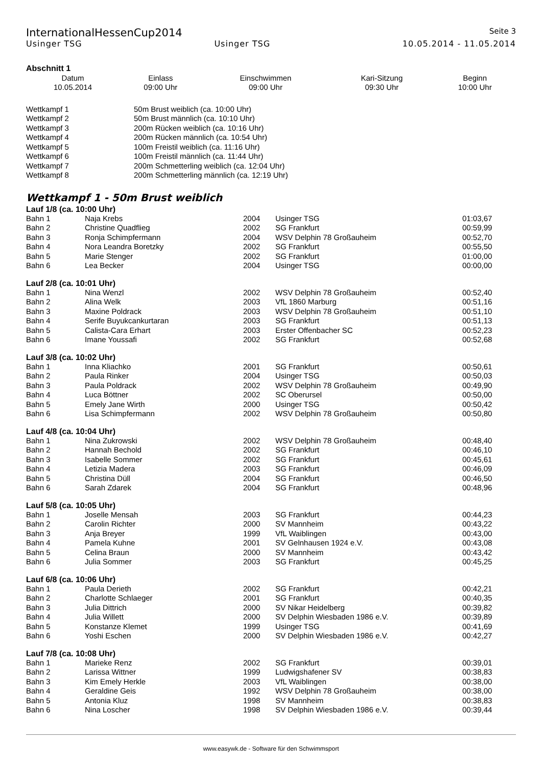InternationalHessenCup2014 Seite 3
Usinger TSG Usinger TSG 10.05.2014 - 11.05.2014
Abschnitt 1
| Datum | Einlass | Einschwimmen | Kari-Sitzung | Beginn |
| --- | --- | --- | --- | --- |
| 10.05.2014 | 09:00 Uhr | 09:00 Uhr | 09:30 Uhr | 10:00 Uhr |
| Wettkampf 1 | 50m Brust weiblich (ca. 10:00 Uhr) |
| Wettkampf 2 | 50m Brust männlich (ca. 10:10 Uhr) |
| Wettkampf 3 | 200m Rücken weiblich (ca. 10:16 Uhr) |
| Wettkampf 4 | 200m Rücken männlich (ca. 10:54 Uhr) |
| Wettkampf 5 | 100m Freistil weiblich (ca. 11:16 Uhr) |
| Wettkampf 6 | 100m Freistil männlich (ca. 11:44 Uhr) |
| Wettkampf 7 | 200m Schmetterling weiblich (ca. 12:04 Uhr) |
| Wettkampf 8 | 200m Schmetterling männlich (ca. 12:19 Uhr) |
Wettkampf 1 - 50m Brust weiblich
Lauf 1/8 (ca. 10:00 Uhr)
| Bahn 1 | Naja Krebs | 2004 | Usinger TSG | 01:03,67 |
| Bahn 2 | Christine Quadflieg | 2002 | SG Frankfurt | 00:59,99 |
| Bahn 3 | Ronja Schimpfermann | 2004 | WSV Delphin 78 Großauheim | 00:52,70 |
| Bahn 4 | Nora Leandra Boretzky | 2002 | SG Frankfurt | 00:55,50 |
| Bahn 5 | Marie Stenger | 2002 | SG Frankfurt | 01:00,00 |
| Bahn 6 | Lea Becker | 2004 | Usinger TSG | 00:00,00 |
Lauf 2/8 (ca. 10:01 Uhr)
| Bahn 1 | Nina Wenzl | 2002 | WSV Delphin 78 Großauheim | 00:52,40 |
| Bahn 2 | Alina Welk | 2003 | VfL 1860 Marburg | 00:51,16 |
| Bahn 3 | Maxine Poldrack | 2003 | WSV Delphin 78 Großauheim | 00:51,10 |
| Bahn 4 | Serife Buyukcankurtaran | 2003 | SG Frankfurt | 00:51,13 |
| Bahn 5 | Calista-Cara Erhart | 2003 | Erster Offenbacher SC | 00:52,23 |
| Bahn 6 | Imane Youssafi | 2002 | SG Frankfurt | 00:52,68 |
Lauf 3/8 (ca. 10:02 Uhr)
| Bahn 1 | Inna Kliachko | 2001 | SG Frankfurt | 00:50,61 |
| Bahn 2 | Paula Rinker | 2004 | Usinger TSG | 00:50,03 |
| Bahn 3 | Paula Poldrack | 2002 | WSV Delphin 78 Großauheim | 00:49,90 |
| Bahn 4 | Luca Böttner | 2002 | SC Oberursel | 00:50,00 |
| Bahn 5 | Emely Jane Wirth | 2000 | Usinger TSG | 00:50,42 |
| Bahn 6 | Lisa Schimpfermann | 2002 | WSV Delphin 78 Großauheim | 00:50,80 |
Lauf 4/8 (ca. 10:04 Uhr)
| Bahn 1 | Nina Zukrowski | 2002 | WSV Delphin 78 Großauheim | 00:48,40 |
| Bahn 2 | Hannah Bechold | 2002 | SG Frankfurt | 00:46,10 |
| Bahn 3 | Isabelle Sommer | 2002 | SG Frankfurt | 00:45,61 |
| Bahn 4 | Letizia Madera | 2003 | SG Frankfurt | 00:46,09 |
| Bahn 5 | Christina Düll | 2004 | SG Frankfurt | 00:46,50 |
| Bahn 6 | Sarah Zdarek | 2004 | SG Frankfurt | 00:48,96 |
Lauf 5/8 (ca. 10:05 Uhr)
| Bahn 1 | Joselle Mensah | 2003 | SG Frankfurt | 00:44,23 |
| Bahn 2 | Carolin Richter | 2000 | SV Mannheim | 00:43,22 |
| Bahn 3 | Anja Breyer | 1999 | VfL Waiblingen | 00:43,00 |
| Bahn 4 | Pamela Kuhne | 2001 | SV Gelnhausen 1924 e.V. | 00:43,08 |
| Bahn 5 | Celina Braun | 2000 | SV Mannheim | 00:43,42 |
| Bahn 6 | Julia Sommer | 2003 | SG Frankfurt | 00:45,25 |
Lauf 6/8 (ca. 10:06 Uhr)
| Bahn 1 | Paula Derieth | 2002 | SG Frankfurt | 00:42,21 |
| Bahn 2 | Charlotte Schlaeger | 2001 | SG Frankfurt | 00:40,35 |
| Bahn 3 | Julia Dittrich | 2000 | SV Nikar Heidelberg | 00:39,82 |
| Bahn 4 | Julia Willett | 2000 | SV Delphin Wiesbaden 1986 e.V. | 00:39,89 |
| Bahn 5 | Konstanze Klemet | 1999 | Usinger TSG | 00:41,69 |
| Bahn 6 | Yoshi Eschen | 2000 | SV Delphin Wiesbaden 1986 e.V. | 00:42,27 |
Lauf 7/8 (ca. 10:08 Uhr)
| Bahn 1 | Marieke Renz | 2002 | SG Frankfurt | 00:39,01 |
| Bahn 2 | Larissa Wittner | 1999 | Ludwigshafener SV | 00:38,83 |
| Bahn 3 | Kim Emely Herkle | 2003 | VfL Waiblingen | 00:38,00 |
| Bahn 4 | Geraldine Geis | 1992 | WSV Delphin 78 Großauheim | 00:38,00 |
| Bahn 5 | Antonia Kluz | 1998 | SV Mannheim | 00:38,83 |
| Bahn 6 | Nina Loscher | 1998 | SV Delphin Wiesbaden 1986 e.V. | 00:39,44 |
www.easywk.de - Software für den Schwimmsport